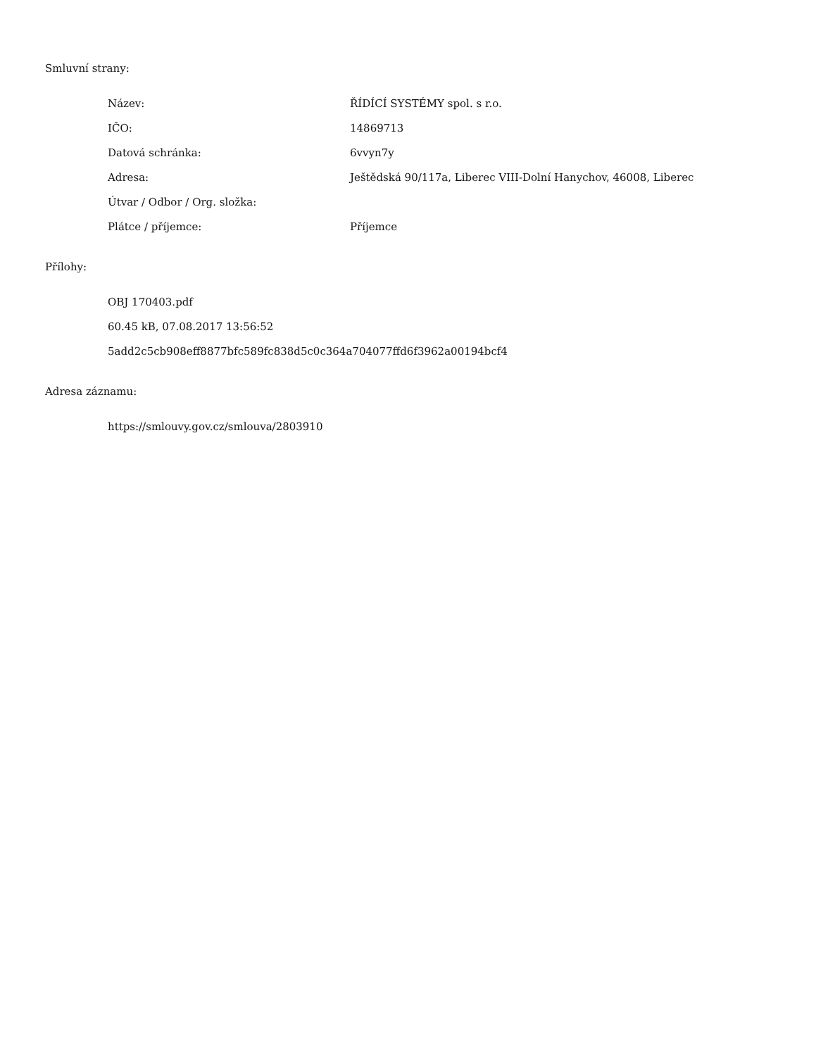Smluvní strany:
| Název: | ŘÍDÍCÍ SYSTÉMY spol. s r.o. |
| IČO: | 14869713 |
| Datová schránka: | 6vvyn7y |
| Adresa: | Ještědská 90/117a, Liberec VIII-Dolní Hanychov, 46008, Liberec |
| Útvar / Odbor / Org. složka: | |
| Plátce / příjemce: | Příjemce |
Přílohy:
OBJ 170403.pdf
60.45 kB, 07.08.2017 13:56:52
5add2c5cb908eff8877bfc589fc838d5c0c364a704077ffd6f3962a00194bcf4
Adresa záznamu:
https://smlouvy.gov.cz/smlouva/2803910